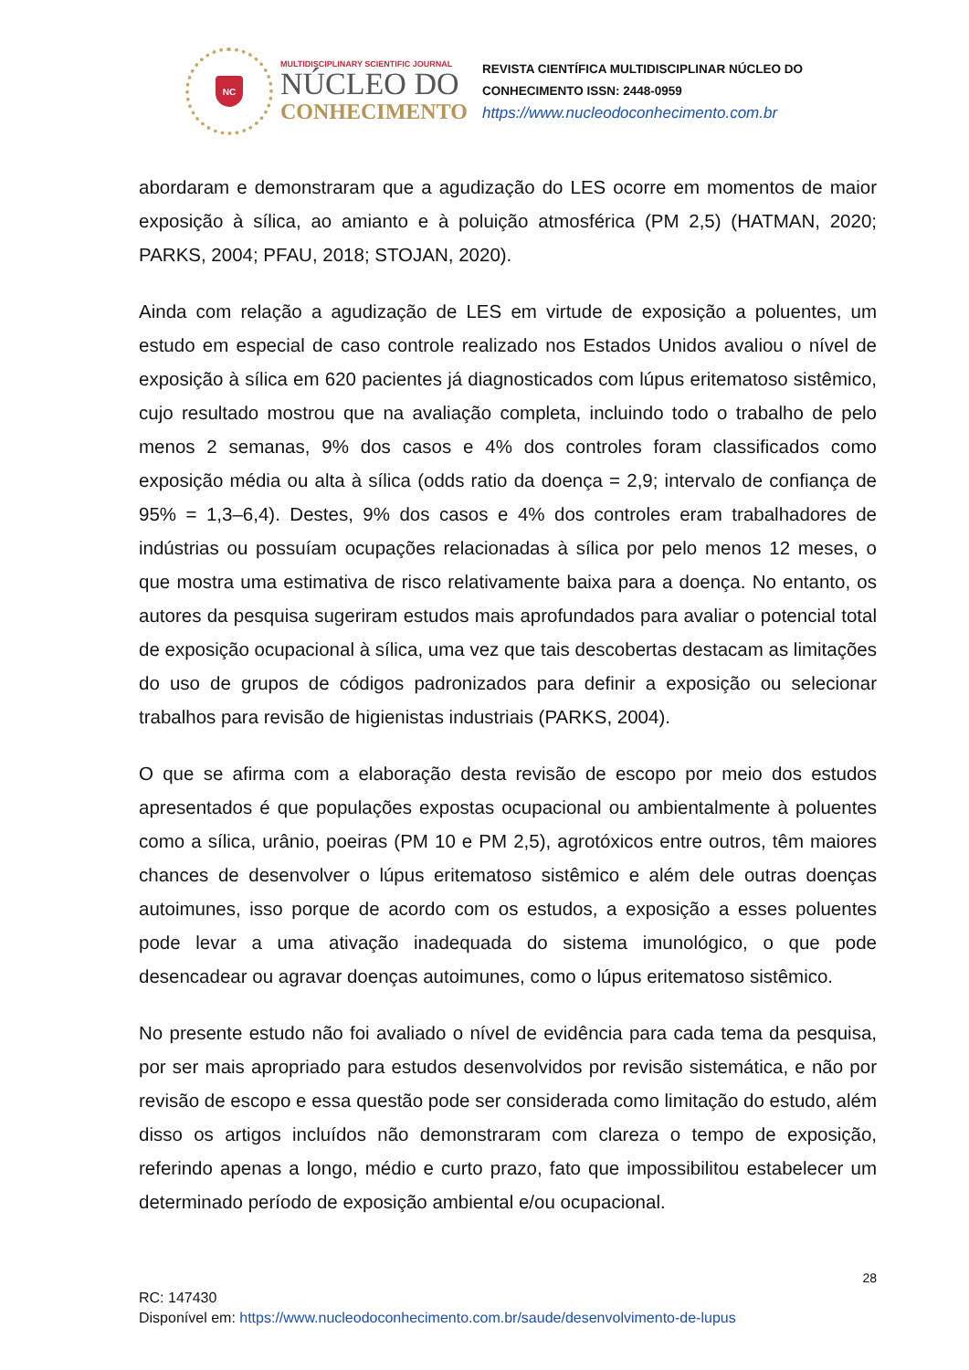NC
MULTIDISCIPLINARY SCIENTIFIC JOURNAL
NÚCLEO DO
CONHECIMENTO
REVISTA CIENTÍFICA MULTIDISCIPLINAR NÚCLEO DO
CONHECIMENTO ISSN: 2448-0959
https://www.nucleodoconhecimento.com.br
abordaram e demonstraram que a agudização do LES ocorre em momentos de maior exposição à sílica, ao amianto e à poluição atmosférica (PM 2,5) (HATMAN, 2020; PARKS, 2004; PFAU, 2018; STOJAN, 2020).
Ainda com relação a agudização de LES em virtude de exposição a poluentes, um estudo em especial de caso controle realizado nos Estados Unidos avaliou o nível de exposição à sílica em 620 pacientes já diagnosticados com lúpus eritematoso sistêmico, cujo resultado mostrou que na avaliação completa, incluindo todo o trabalho de pelo menos 2 semanas, 9% dos casos e 4% dos controles foram classificados como exposição média ou alta à sílica (odds ratio da doença = 2,9; intervalo de confiança de 95% = 1,3–6,4). Destes, 9% dos casos e 4% dos controles eram trabalhadores de indústrias ou possuíam ocupações relacionadas à sílica por pelo menos 12 meses, o que mostra uma estimativa de risco relativamente baixa para a doença. No entanto, os autores da pesquisa sugeriram estudos mais aprofundados para avaliar o potencial total de exposição ocupacional à sílica, uma vez que tais descobertas destacam as limitações do uso de grupos de códigos padronizados para definir a exposição ou selecionar trabalhos para revisão de higienistas industriais (PARKS, 2004).
O que se afirma com a elaboração desta revisão de escopo por meio dos estudos apresentados é que populações expostas ocupacional ou ambientalmente à poluentes como a sílica, urânio, poeiras (PM 10 e PM 2,5), agrotóxicos entre outros, têm maiores chances de desenvolver o lúpus eritematoso sistêmico e além dele outras doenças autoimunes, isso porque de acordo com os estudos, a exposição a esses poluentes pode levar a uma ativação inadequada do sistema imunológico, o que pode desencadear ou agravar doenças autoimunes, como o lúpus eritematoso sistêmico.
No presente estudo não foi avaliado o nível de evidência para cada tema da pesquisa, por ser mais apropriado para estudos desenvolvidos por revisão sistemática, e não por revisão de escopo e essa questão pode ser considerada como limitação do estudo, além disso os artigos incluídos não demonstraram com clareza o tempo de exposição, referindo apenas a longo, médio e curto prazo, fato que impossibilitou estabelecer um determinado período de exposição ambiental e/ou ocupacional.
28
RC: 147430
Disponível em: https://www.nucleodoconhecimento.com.br/saude/desenvolvimento-de-lupus